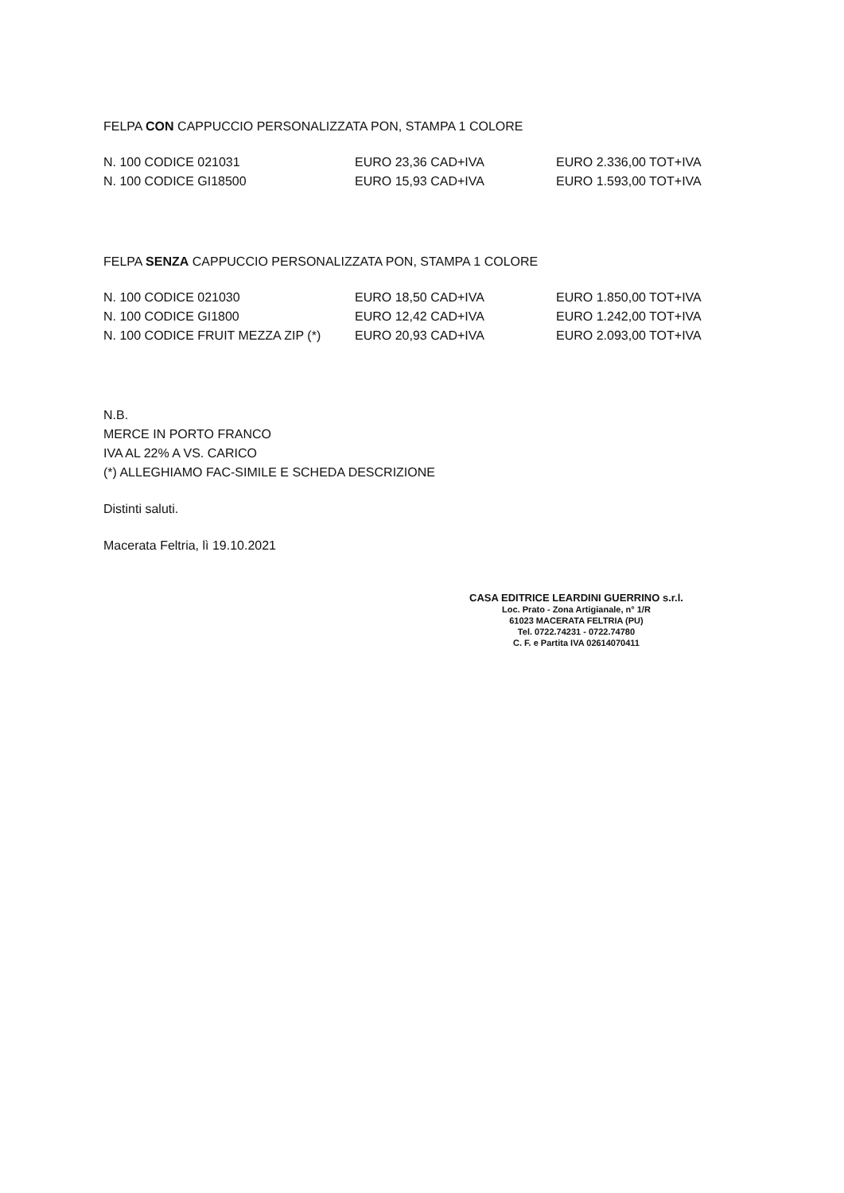FELPA CON CAPPUCCIO PERSONALIZZATA PON, STAMPA 1 COLORE
| N. 100 CODICE 021031 | EURO 23,36 CAD+IVA | EURO 2.336,00 TOT+IVA |
| N. 100 CODICE GI18500 | EURO 15,93 CAD+IVA | EURO 1.593,00 TOT+IVA |
FELPA SENZA CAPPUCCIO PERSONALIZZATA PON, STAMPA 1 COLORE
| N. 100 CODICE 021030 | EURO 18,50 CAD+IVA | EURO 1.850,00 TOT+IVA |
| N. 100 CODICE GI1800 | EURO 12,42 CAD+IVA | EURO 1.242,00 TOT+IVA |
| N. 100 CODICE FRUIT MEZZA ZIP (*) | EURO 20,93 CAD+IVA | EURO 2.093,00 TOT+IVA |
N.B.
MERCE IN PORTO FRANCO
IVA AL 22% A VS. CARICO
(*) ALLEGHIAMO FAC-SIMILE E SCHEDA DESCRIZIONE
Distinti saluti.
Macerata Feltria, lì 19.10.2021
CASA EDITRICE LEARDINI GUERRINO s.r.l.
Loc. Prato - Zona Artigianale, n° 1/R
61023 MACERATA FELTRIA (PU)
Tel. 0722.74231 - 0722.74780
C. F. e Partita IVA 02614070411